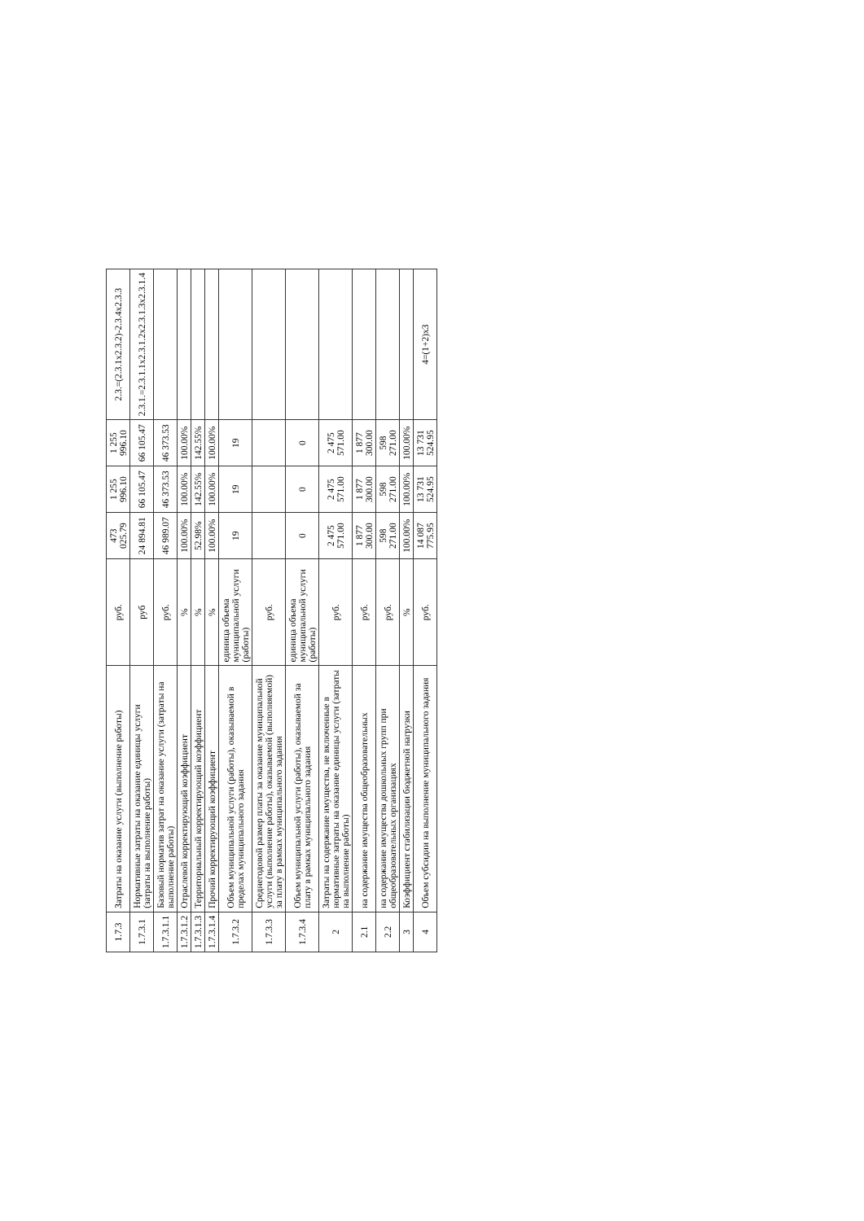| 1.7.3 | Затраты на оказание услуги (выполнение работы) | руб. | 473 025.79 | 1 255 996.10 | 1 255 996.10 | 2.3.=(2.3.1х2.3.2)-2.3.4х2.3.3 |
| 1.7.3.1 | Нормативные затраты на оказание единицы услуги (затраты на выполнение работы) | руб | 24 894.81 | 66 105.47 | 66 105.47 | 2.3.1.=2.3.1.1х2.3.1.2х2.3.1.3х2.3.1.4 |
| 1.7.3.1.1 | Базовый норматив затрат на оказание услуги (затраты на выполнение работы) | руб. | 46 989.07 | 46 373.53 | 46 373.53 | |
| 1.7.3.1.2 | Отраслевой корректирующий коэффициент | % | 100.00% | 100.00% | 100.00% | |
| 1.7.3.1.3 | Территориальный корректирующий коэффициент | % | 52.98% | 142.55% | 142.55% | |
| 1.7.3.1.4 | Прочий корректирующий коэффициент | % | 100.00% | 100.00% | 100.00% | |
| 1.7.3.2 | Объем муниципальной услуги (работы), оказываемой в пределах муниципального задания | единица объема муниципальной услуги (работы) | 19 | 19 | 19 | |
| 1.7.3.3 | Среднегодовой размер платы за оказание муниципальной услуги (выполнение работы), оказываемой (выполняемой) за плату в рамках муниципального задания | руб. | | | | |
| 1.7.3.4 | Объем муниципальной услуги (работы), оказываемой за плату в рамках муниципального задания | единица объема муниципальной услуги (работы) | 0 | 0 | 0 | |
| 2 | Затраты на содержание имущества, не включенные в нормативные затраты на оказание единицы услуги (затраты на выполнение работы) | руб. | 2 475 571.00 | 2 475 571.00 | 2 475 571.00 | |
| 2.1 | на содержание имущества общеобразовательных | руб. | 1 877 300.00 | 1 877 300.00 | 1 877 300.00 | |
| 2.2 | на содержание имущества дошкольных групп при общеобразовательных организациях | руб. | 598 271.00 | 598 271.00 | 598 271.00 | |
| 3 | Коэффициент стабилизации бюджетной нагрузки | % | 100.00% | 100.00% | 100.00% | |
| 4 | Объем субсидии на выполнение муниципального задания | руб. | 14 087 775.95 | 13 731 524.95 | 13 731 524.95 | 4=(1+2)х3 |